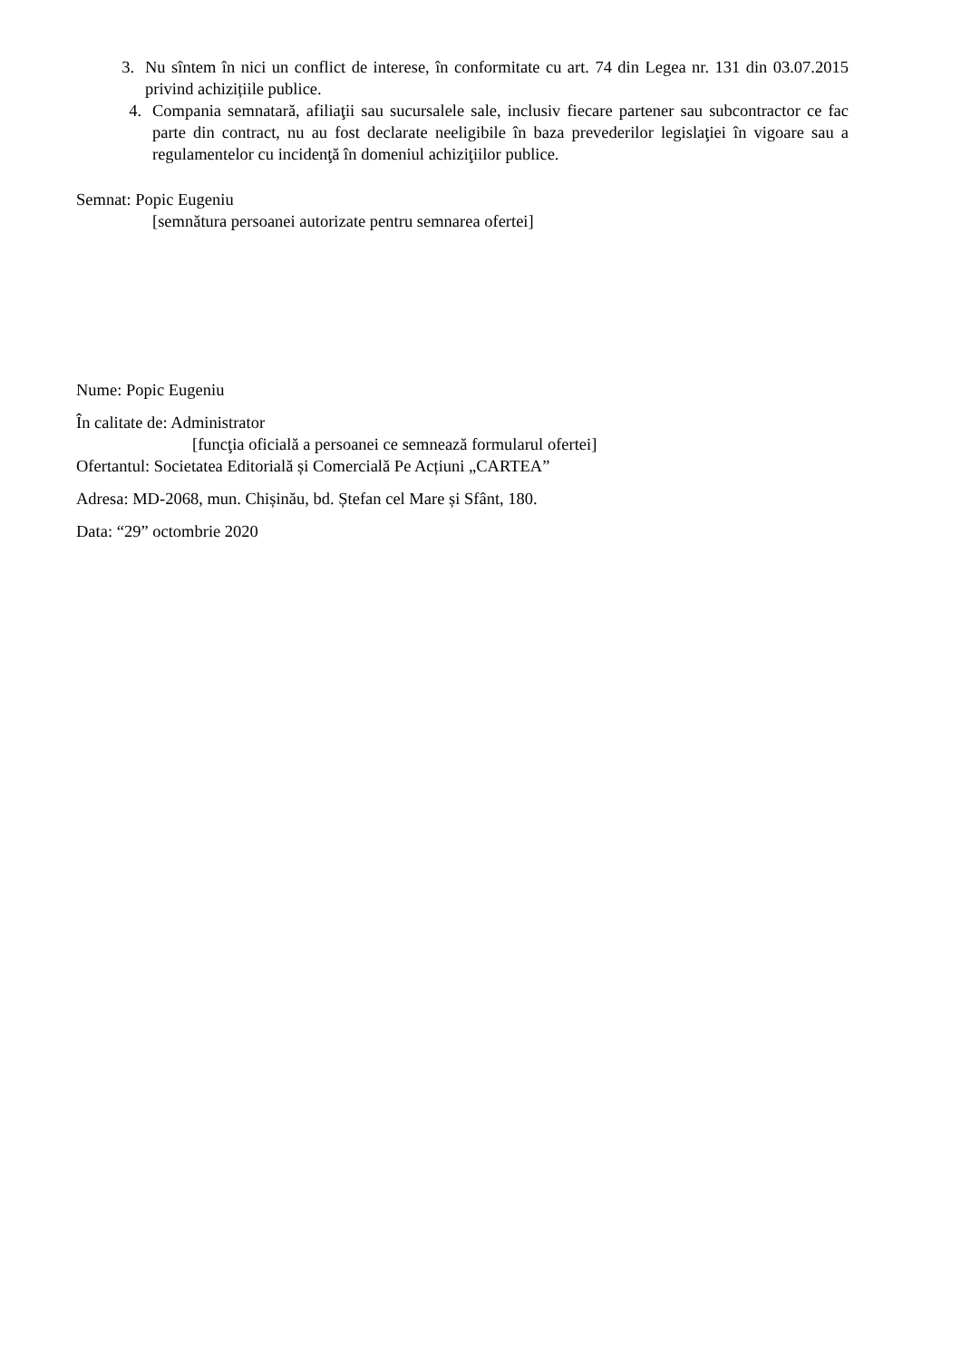3. Nu sîntem în nici un conflict de interese, în conformitate cu art. 74 din Legea nr. 131 din 03.07.2015 privind achizițiile publice.
4. Compania semnatară, afiliaţii sau sucursalele sale, inclusiv fiecare partener sau subcontractor ce fac parte din contract, nu au fost declarate neeligibile în baza prevederilor legislaţiei în vigoare sau a regulamentelor cu incidenţă în domeniul achiziţiilor publice.
Semnat: Popic Eugeniu
[semnătura persoanei autorizate pentru semnarea ofertei]
Nume: Popic Eugeniu
În calitate de: Administrator
[funcţia oficială a persoanei ce semnează formularul ofertei]
Ofertantul: Societatea Editorială și Comercială Pe Acțiuni „CARTEA”
Adresa: MD-2068, mun. Chișinău, bd. Ștefan cel Mare și Sfânt, 180.
Data: “29” octombrie 2020